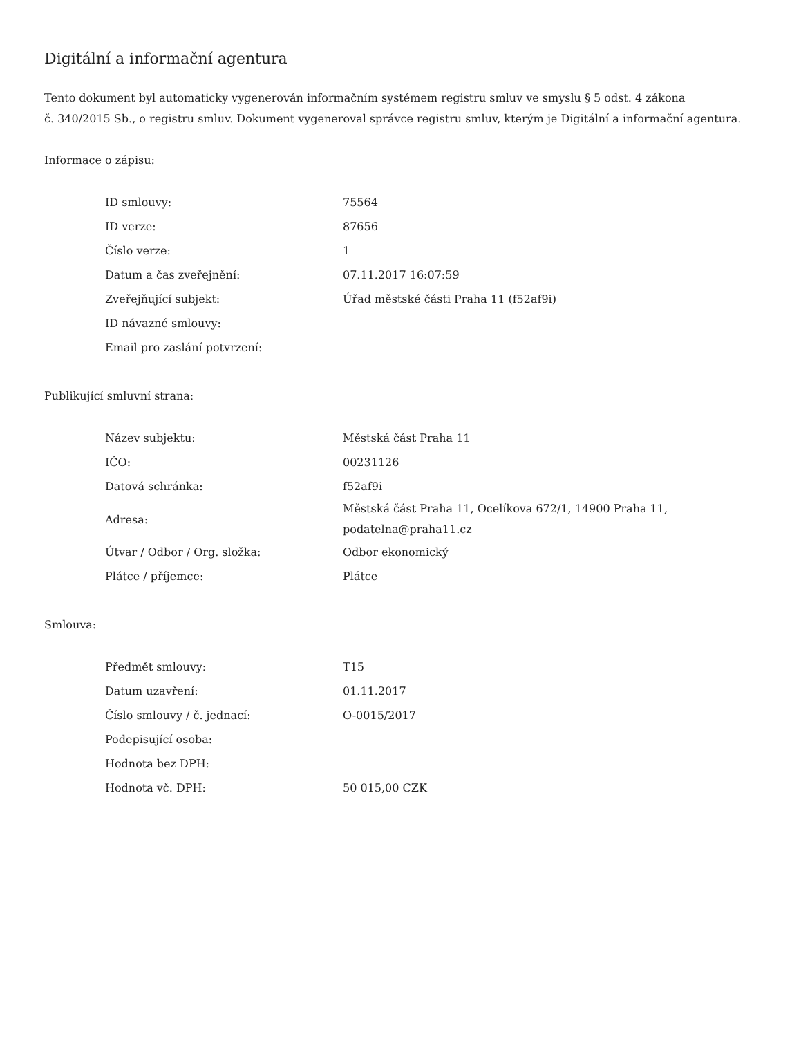Digitální a informační agentura
Tento dokument byl automaticky vygenerován informačním systémem registru smluv ve smyslu § 5 odst. 4 zákona
č. 340/2015 Sb., o registru smluv. Dokument vygeneroval správce registru smluv, kterým je Digitální a informační agentura.
Informace o zápisu:
| ID smlouvy: | 75564 |
| ID verze: | 87656 |
| Číslo verze: | 1 |
| Datum a čas zveřejnění: | 07.11.2017 16:07:59 |
| Zveřejňující subjekt: | Úřad městské části Praha 11 (f52af9i) |
| ID návazné smlouvy: | |
| Email pro zaslání potvrzení: | |
Publikující smluvní strana:
| Název subjektu: | Městská část Praha 11 |
| IČO: | 00231126 |
| Datová schránka: | f52af9i |
| Adresa: | Městská část Praha 11, Ocelíkova 672/1, 14900 Praha 11, podatelna@praha11.cz |
| Útvar / Odbor / Org. složka: | Odbor ekonomický |
| Plátce / příjemce: | Plátce |
Smlouva:
| Předmět smlouvy: | T15 |
| Datum uzavření: | 01.11.2017 |
| Číslo smlouvy / č. jednací: | O-0015/2017 |
| Podepisující osoba: | |
| Hodnota bez DPH: | |
| Hodnota vč. DPH: | 50 015,00 CZK |